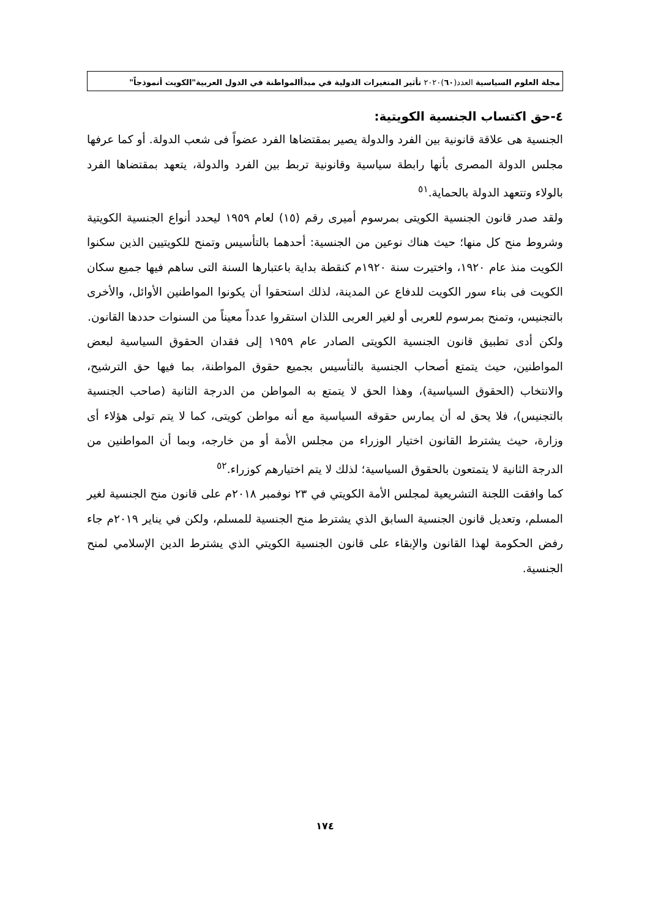مجلة العلوم السياسية العدد(٦٠)٢٠٢٠ تأثير المتغيرات الدولية في مبدأالمواطنة في الدول العربية"الكويت أنموذجاً"
٤-حق اكتساب الجنسية الكويتية:
الجنسية هى علاقة قانونية بين الفرد والدولة يصير بمقتضاها الفرد عضواً فى شعب الدولة. أو كما عرفها مجلس الدولة المصرى بأنها رابطة سياسية وقانونية تربط بين الفرد والدولة، يتعهد بمقتضاها الفرد بالولاء وتتعهد الدولة بالحماية.<sup>٥١</sup>
ولقد صدر قانون الجنسية الكويتى بمرسوم أميرى رقم (١٥) لعام ١٩٥٩ ليحدد أنواع الجنسية الكويتية وشروط منح كل منها؛ حيث هناك نوعين من الجنسية: أحدهما بالتأسيس وتمنح للكويتيين الذين سكنوا الكويت منذ عام ١٩٢٠، واختيرت سنة ١٩٢٠م كنقطة بداية باعتبارها السنة التى ساهم فيها جميع سكان الكويت فى بناء سور الكويت للدفاع عن المدينة، لذلك استحقوا أن يكونوا المواطنين الأوائل، والأخرى بالتجنيس، وتمنح بمرسوم للعربى أو لغير العربى اللذان استقروا عدداً معيناً من السنوات حددها القانون.
ولكن أدى تطبيق قانون الجنسية الكويتى الصادر عام ١٩٥٩ إلى فقدان الحقوق السياسية لبعض المواطنين، حيث يتمتع أصحاب الجنسية بالتأسيس بجميع حقوق المواطنة، بما فيها حق الترشيح، والانتخاب (الحقوق السياسية)، وهذا الحق لا يتمتع به المواطن من الدرجة الثانية (صاحب الجنسية بالتجنيس)، فلا يحق له أن يمارس حقوقه السياسية مع أنه مواطن كويتى، كما لا يتم تولى هؤلاء أى وزارة، حيث يشترط القانون اختيار الوزراء من مجلس الأمة أو من خارجه، وبما أن المواطنين من الدرجة الثانية لا يتمتعون بالحقوق السياسية؛ لذلك لا يتم اختيارهم كوزراء.<sup>٥٢</sup>
كما وافقت اللجنة التشريعية لمجلس الأمة الكويتي في ٢٣ نوفمبر ٢٠١٨م على قانون منح الجنسية لغير المسلم، وتعديل قانون الجنسية السابق الذي يشترط منح الجنسية للمسلم، ولكن في يناير ٢٠١٩م جاء رفض الحكومة لهذا القانون والإبقاء على قانون الجنسية الكويتي الذي يشترط الدين الإسلامي لمنح الجنسية.
١٧٤